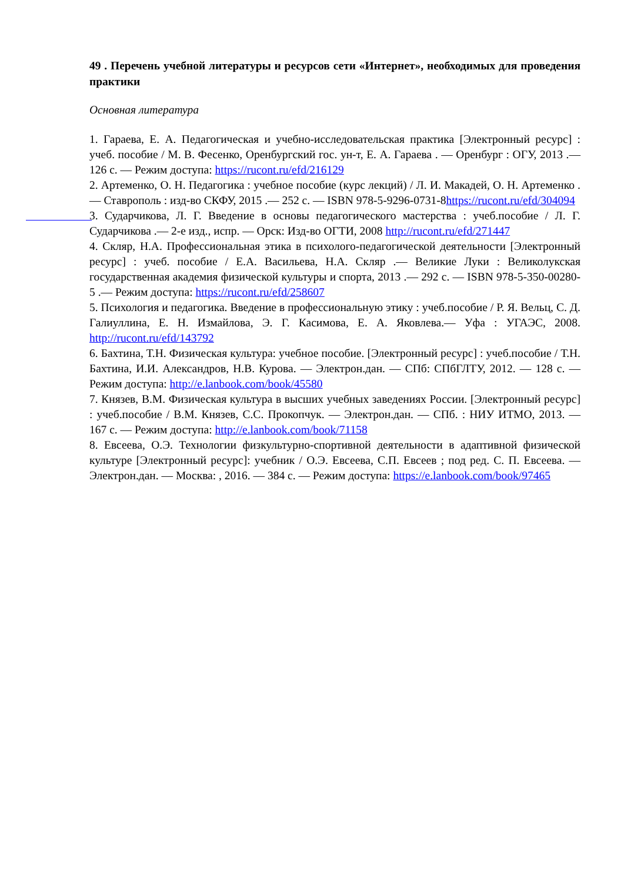49 . Перечень учебной литературы и ресурсов сети «Интернет», необходимых для проведения практики
Основная литература
1. Гараева, Е. А. Педагогическая и учебно-исследовательская практика [Электронный ресурс] : учеб. пособие / М. В. Фесенко, Оренбургский гос. ун-т, Е. А. Гараева . — Оренбург : ОГУ, 2013 .— 126 с. — Режим доступа: https://rucont.ru/efd/216129
2. Артеменко, О. Н. Педагогика : учебное пособие (курс лекций) / Л. И. Макадей, О. Н. Артеменко .— Ставрополь : изд-во СКФУ, 2015 .— 252 с. — ISBN 978-5-9296-0731-8https://rucont.ru/efd/304094
3. Сударчикова, Л. Г. Введение в основы педагогического мастерства : учеб.пособие / Л. Г. Сударчикова .— 2-е изд., испр. — Орск: Изд-во ОГТИ, 2008 http://rucont.ru/efd/271447
4. Скляр, Н.А. Профессиональная этика в психолого-педагогической деятельности [Электронный ресурс] : учеб. пособие / Е.А. Васильева, Н.А. Скляр .— Великие Луки : Великолукская государственная академия физической культуры и спорта, 2013 .— 292 с. — ISBN 978-5-350-00280-5 .— Режим доступа: https://rucont.ru/efd/258607
5. Психология и педагогика. Введение в профессиональную этику : учеб.пособие / Р. Я. Вельц, С. Д. Галиуллина, Е. Н. Измайлова, Э. Г. Касимова, Е. А. Яковлева.— Уфа : УГАЭС, 2008. http://rucont.ru/efd/143792
6. Бахтина, Т.Н. Физическая культура: учебное пособие. [Электронный ресурс] : учеб.пособие / Т.Н. Бахтина, И.И. Александров, Н.В. Курова. — Электрон.дан. — СПб: СПбГЛТУ, 2012. — 128 с. — Режим доступа: http://e.lanbook.com/book/45580
7. Князев, В.М. Физическая культура в высших учебных заведениях России. [Электронный ресурс] : учеб.пособие / В.М. Князев, С.С. Прокопчук. — Электрон.дан. — СПб. : НИУ ИТМО, 2013. — 167 с. — Режим доступа: http://e.lanbook.com/book/71158
8. Евсеева, О.Э. Технологии физкультурно-спортивной деятельности в адаптивной физической культуре [Электронный ресурс]: учебник / О.Э. Евсеева, С.П. Евсеев ; под ред. С. П. Евсеева. — Электрон.дан. — Москва: , 2016. — 384 с. — Режим доступа: https://e.lanbook.com/book/97465